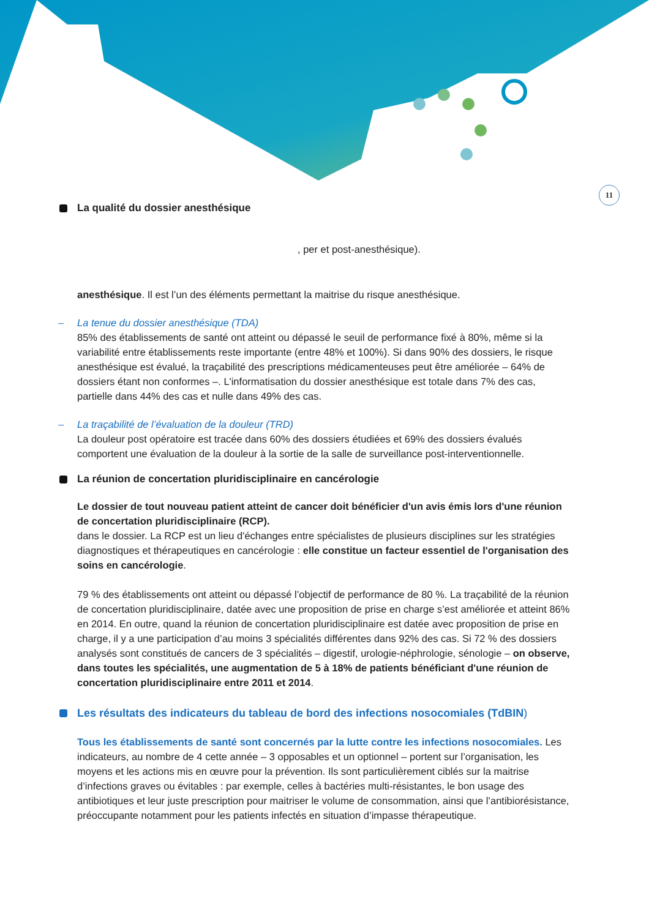11
La qualité du dossier anesthésique
, per et post-anesthésique).
anesthésique. Il est l’un des éléments permettant la maitrise du risque anesthésique.
– La tenue du dossier anesthésique (TDA)
85% des établissements de santé ont atteint ou dépassé le seuil de performance fixé à 80%, même si la variabilité entre établissements reste importante (entre 48% et 100%). Si dans 90% des dossiers, le risque anesthésique est évalué, la traçabilité des prescriptions médicamenteuses peut être améliorée – 64% de dossiers étant non conformes –. L'informatisation du dossier anesthésique est totale dans 7% des cas, partielle dans 44% des cas et nulle dans 49% des cas.
– La traçabilité de l’évaluation de la douleur (TRD)
La douleur post opératoire est tracée dans 60% des dossiers étudiées et 69% des dossiers évalués comportent une évaluation de la douleur à la sortie de la salle de surveillance post-interventionnelle.
La réunion de concertation pluridisciplinaire en cancérologie
Le dossier de tout nouveau patient atteint de cancer doit bénéficier d'un avis émis lors d'une réunion de concertation pluridisciplinaire (RCP).
dans le dossier. La RCP est un lieu d'échanges entre spécialistes de plusieurs disciplines sur les stratégies diagnostiques et thérapeutiques en cancérologie : elle constitue un facteur essentiel de l'organisation des soins en cancérologie.
79 % des établissements ont atteint ou dépassé l’objectif de performance de 80 %. La traçabilité de la réunion de concertation pluridisciplinaire, datée avec une proposition de prise en charge s’est améliorée et atteint 86% en 2014. En outre, quand la réunion de concertation pluridisciplinaire est datée avec proposition de prise en charge, il y a une participation d’au moins 3 spécialités différentes dans 92% des cas. Si 72 % des dossiers analysés sont constitués de cancers de 3 spécialités – digestif, urologie-néphrologie, sénologie – on observe, dans toutes les spécialités, une augmentation de 5 à 18% de patients bénéficiant d'une réunion de concertation pluridisciplinaire entre 2011 et 2014.
Les résultats des indicateurs du tableau de bord des infections nosocomiales (TdBIN)
Tous les établissements de santé sont concernés par la lutte contre les infections nosocomiales. Les indicateurs, au nombre de 4 cette année – 3 opposables et un optionnel – portent sur l’organisation, les moyens et les actions mis en œuvre pour la prévention. Ils sont particulièrement ciblés sur la maitrise d’infections graves ou évitables : par exemple, celles à bactéries multi-résistantes, le bon usage des antibiotiques et leur juste prescription pour maitriser le volume de consommation, ainsi que l’antibiorésistance, préoccupante notamment pour les patients infectés en situation d’impasse thérapeutique.